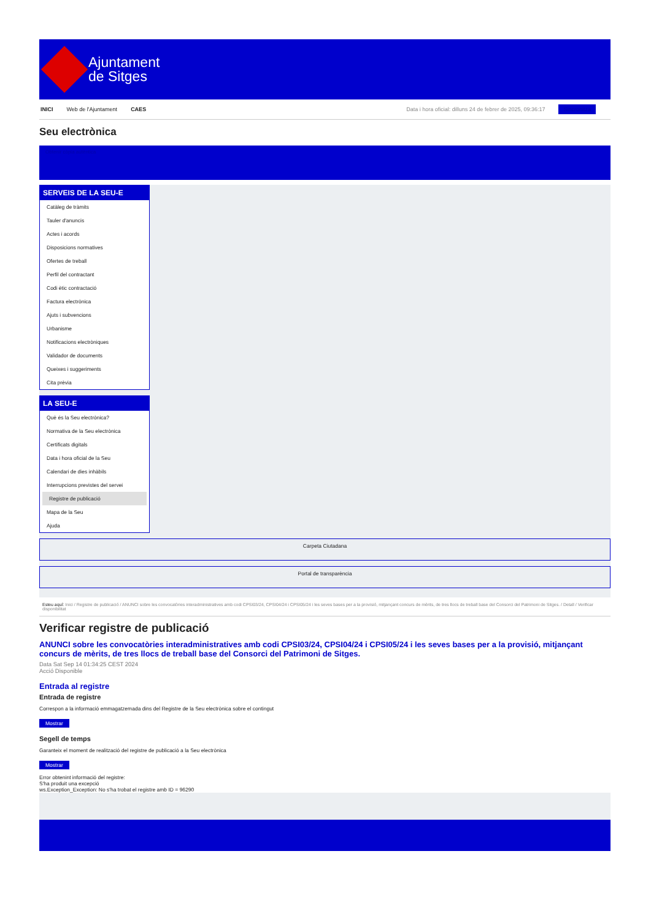Ajuntament
de Sitges
INICI Web de l'Ajuntament CAES Data i hora oficial: dilluns 24 de febrer de 2025, 09:36:17 Sincronitza
Seu electrònica
Obtenir còpia autèntica
SERVEIS DE LA SEU-E
Catàleg de tràmits
Tauler d'anuncis
Actes i acords
Disposicions normatives
Ofertes de treball
Perfil del contractant
Codi ètic contractació
Factura electrònica
Ajuts i subvencions
Urbanisme
Notificacions electròniques
Validador de documents
Queixes i suggeriments
Cita prèvia
LA SEU-E
Què és la Seu electrònica?
Normativa de la Seu electrònica
Certificats digitals
Data i hora oficial de la Seu
Calendari de dies inhàbils
Interrupcions previstes del servei
Registre de publicació
Mapa de la Seu
Ajuda
Carpeta Ciutadana
Portal de transparència
Esteu aquí: Inici / Registre de publicació / ANUNCI sobre les convocatòries interadministratives amb codi CPSI03/24, CPSI04/24 i CPSI05/24 i les seves bases per a la provisió, mitjançant concurs de mèrits, de tres llocs de treball base del Consorci del Patrimoni de Sitges. / Detall / Verificar disponibilitat
Verificar registre de publicació
ANUNCI sobre les convocatòries interadministratives amb codi CPSI03/24, CPSI04/24 i CPSI05/24 i les seves bases per a la provisió, mitjançant concurs de mèrits, de tres llocs de treball base del Consorci del Patrimoni de Sitges.
Data Sat Sep 14 01:34:25 CEST 2024
Acció Disponible
Entrada al registre
Entrada de registre
Correspon a la informació emmagatzemada dins del Registre de la Seu electrònica sobre el contingut
Mostrar
Segell de temps
Garanteix el moment de realització del registre de publicació a la Seu electrònica
Mostrar
Error obtenint informació del registre:
S'ha produit una excepció
ws.Exception_Exception: No s'ha trobat el registre amb ID = 96290